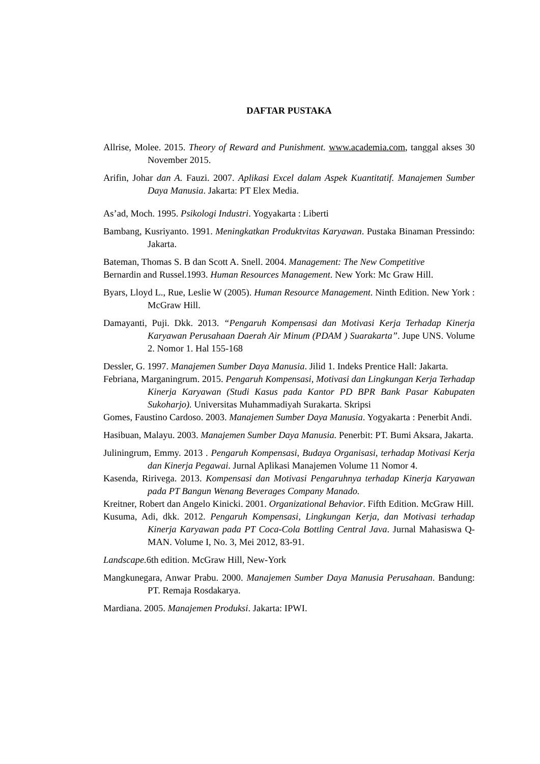DAFTAR PUSTAKA
Allrise, Molee. 2015. Theory of Reward and Punishment. www.academia.com, tanggal akses 30 November 2015.
Arifin, Johar dan A. Fauzi. 2007. Aplikasi Excel dalam Aspek Kuantitatif. Manajemen Sumber Daya Manusia. Jakarta: PT Elex Media.
As’ad, Moch. 1995. Psikologi Industri. Yogyakarta : Liberti
Bambang, Kusriyanto. 1991. Meningkatkan Produktvitas Karyawan. Pustaka Binaman Pressindo: Jakarta.
Bateman, Thomas S. B dan Scott A. Snell. 2004. Management: The New Competitive
Bernardin and Russel.1993. Human Resources Management. New York: Mc Graw Hill.
Byars, Lloyd L., Rue, Leslie W (2005). Human Resource Management. Ninth Edition. New York : McGraw Hill.
Damayanti, Puji. Dkk. 2013. “Pengaruh Kompensasi dan Motivasi Kerja Terhadap Kinerja Karyawan Perusahaan Daerah Air Minum (PDAM ) Suarakarta”. Jupe UNS. Volume 2. Nomor 1. Hal 155-168
Dessler, G. 1997. Manajemen Sumber Daya Manusia. Jilid 1. Indeks Prentice Hall: Jakarta.
Febriana, Marganingrum. 2015. Pengaruh Kompensasi, Motivasi dan Lingkungan Kerja Terhadap Kinerja Karyawan (Studi Kasus pada Kantor PD BPR Bank Pasar Kabupaten Sukoharjo). Universitas Muhammadiyah Surakarta. Skripsi
Gomes, Faustino Cardoso. 2003. Manajemen Sumber Daya Manusia. Yogyakarta : Penerbit Andi.
Hasibuan, Malayu. 2003. Manajemen Sumber Daya Manusia. Penerbit: PT. Bumi Aksara, Jakarta.
Juliningrum, Emmy. 2013 . Pengaruh Kompensasi, Budaya Organisasi, terhadap Motivasi Kerja dan Kinerja Pegawai. Jurnal Aplikasi Manajemen Volume 11 Nomor 4.
Kasenda, Ririvega. 2013. Kompensasi dan Motivasi Pengaruhnya terhadap Kinerja Karyawan pada PT Bangun Wenang Beverages Company Manado.
Kreitner, Robert dan Angelo Kinicki. 2001. Organizational Behavior. Fifth Edition. McGraw Hill.
Kusuma, Adi, dkk. 2012. Pengaruh Kompensasi, Lingkungan Kerja, dan Motivasi terhadap Kinerja Karyawan pada PT Coca-Cola Bottling Central Java. Jurnal Mahasiswa Q-MAN. Volume I, No. 3, Mei 2012, 83-91.
Landscape. 6th edition. McGraw Hill, New-York
Mangkunegara, Anwar Prabu. 2000. Manajemen Sumber Daya Manusia Perusahaan. Bandung: PT. Remaja Rosdakarya.
Mardiana. 2005. Manajemen Produksi. Jakarta: IPWI.